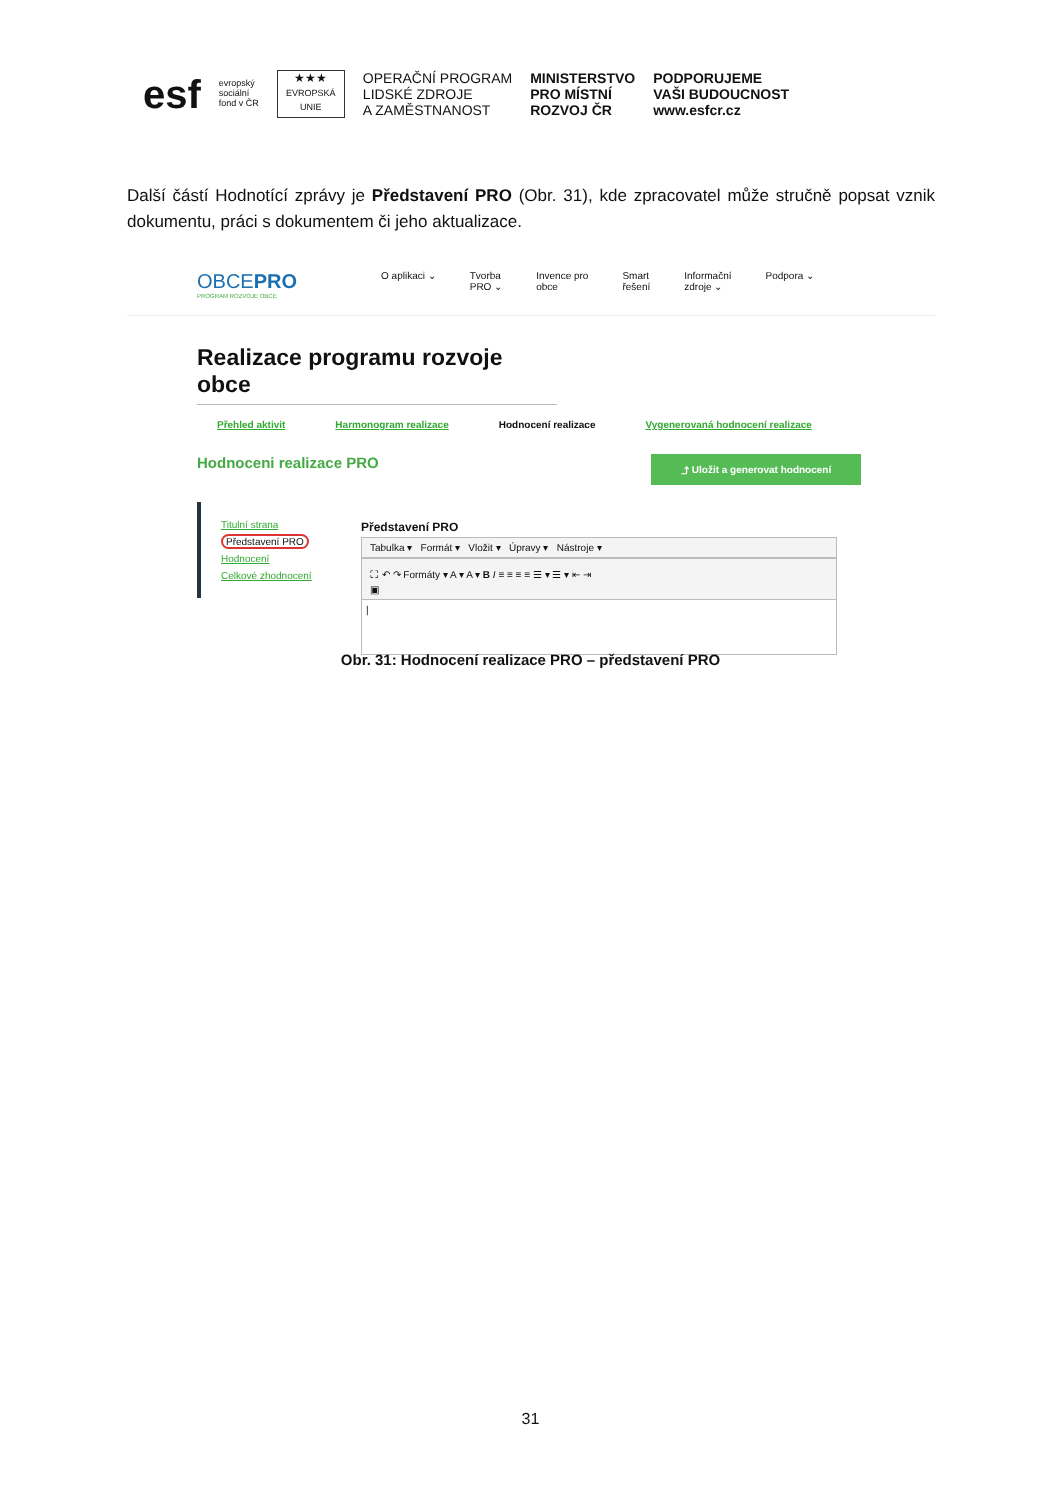esf
evropský
sociální
fond v ČR
★★★
EVROPSKÁ UNIE
OPERAČNÍ PROGRAM
LIDSKÉ ZDROJE
A ZAMĚSTNANOST
MINISTERSTVO
PRO MÍSTNÍ
ROZVOJ ČR
PODPORUJEME
VAŠI BUDOUCNOST
www.esfcr.cz
Další částí Hodnotící zprávy je Představení PRO (Obr. 31), kde zpracovatel může stručně popsat vznik dokumentu, práci s dokumentem či jeho aktualizace.
OBCEPRO
PROGRAM ROZVOJE OBCE
O aplikaci ⌄ Tvorba
PRO ⌄
Invence pro
obce
Smart
řešení
Informační
zdroje ⌄
Podpora ⌄
Realizace programu rozvoje obce
Přehled aktivit Harmonogram realizace Hodnocení realizace Vygenerovaná hodnocení realizace
Hodnoceni realizace PRO
⤴ Uložit a generovat hodnocení
Titulní strana
Představení PRO
Hodnocení
Celkové zhodnocení
Představení PRO
Tabulka ▾ Formát ▾ Vložit ▾ Úpravy ▾ Nástroje ▾
⛶ ↶ ↷ Formáty ▾ A ▾ A ▾ B I ≡ ≡ ≡ ≡ ☰ ▾ ☰ ▾ ⇤ ⇥
▣
|
Obr. 31: Hodnocení realizace PRO – představení PRO
31